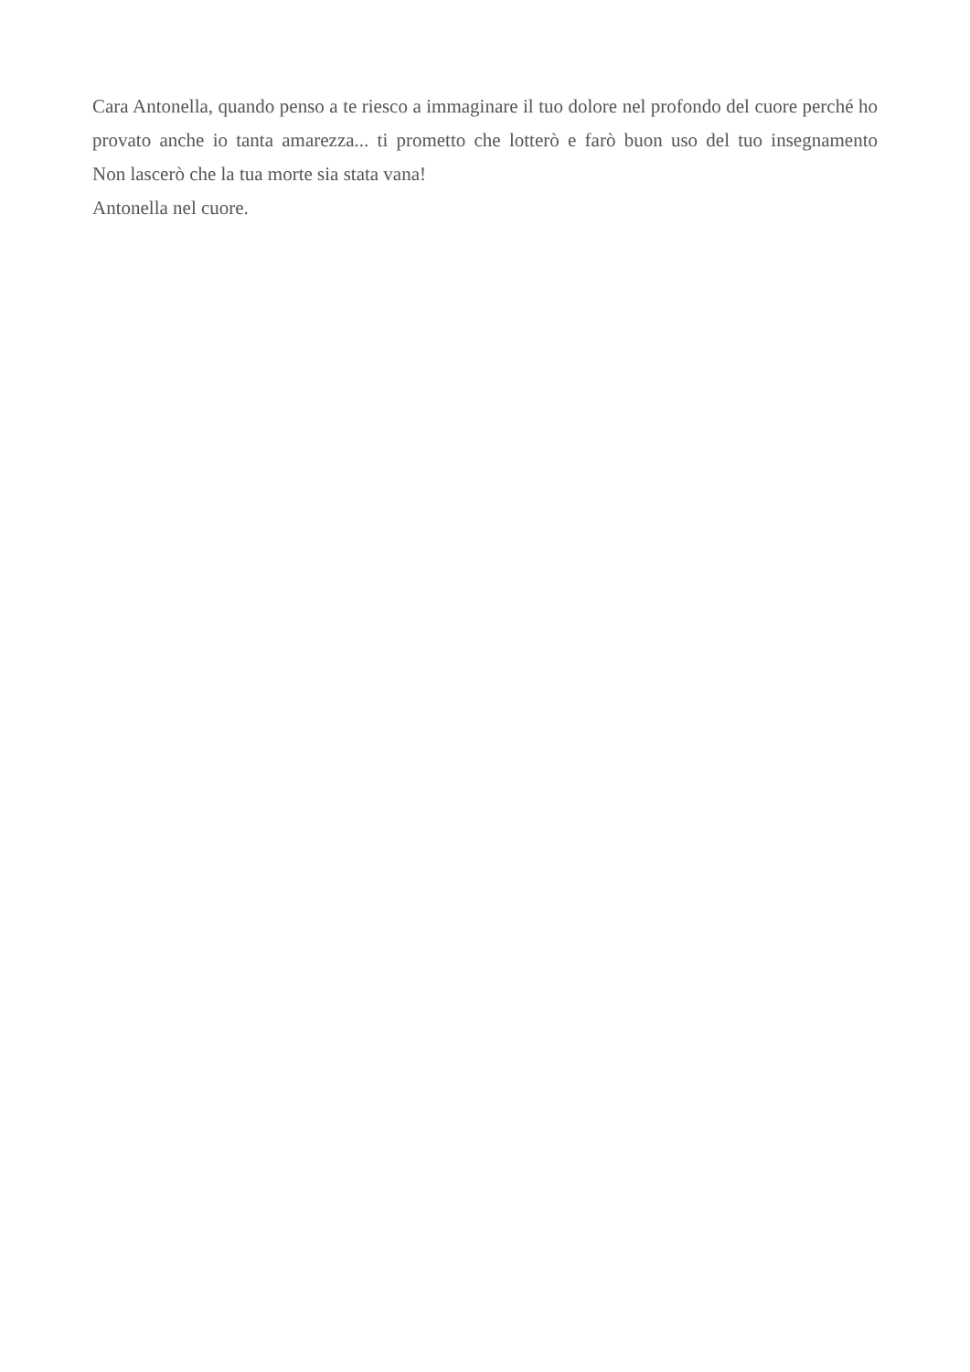Cara Antonella, quando penso a te riesco a immaginare il tuo dolore nel profondo del cuore perché ho provato anche io tanta amarezza... ti prometto che lotterò e farò buon uso del tuo insegnamento
Non lascerò che la tua morte sia stata vana!
Antonella nel cuore.